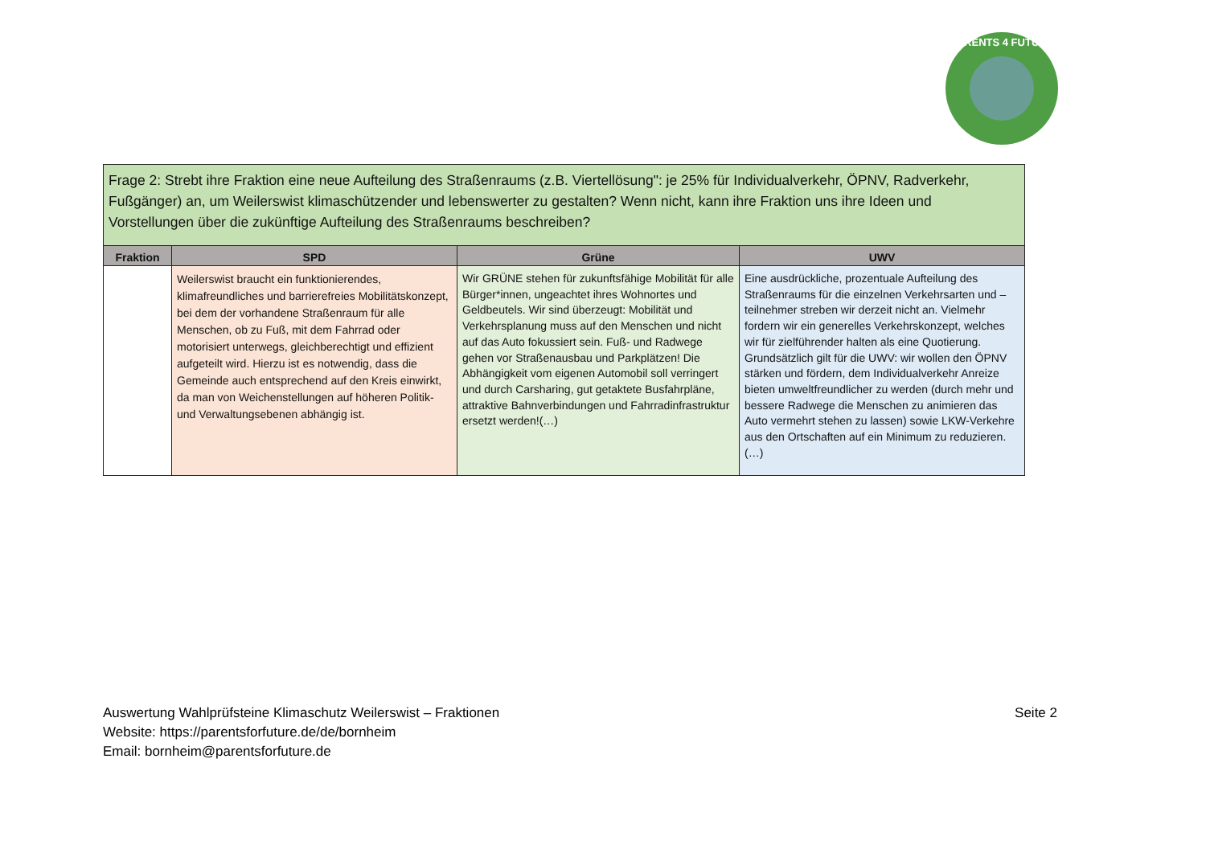PARENTS 4 FUTURE
| Frage 2: Strebt ihre Fraktion eine neue Aufteilung des Straßenraums (z.B. Viertellösung": je 25% für Individualverkehr, ÖPNV, Radverkehr, Fußgänger) an, um Weilerswist klimaschützender und lebenswerter zu gestalten? Wenn nicht, kann ihre Fraktion uns ihre Ideen und Vorstellungen über die zukünftige Aufteilung des Straßenraums beschreiben? | | | |
| --- | --- | --- | --- |
| Fraktion | SPD | Grüne | UWV |
| | Weilerswist braucht ein funktionierendes, klimafreundliches und barrierefreies Mobilitätskonzept, bei dem der vorhandene Straßenraum für alle Menschen, ob zu Fuß, mit dem Fahrrad oder motorisiert unterwegs, gleichberechtigt und effizient aufgeteilt wird. Hierzu ist es notwendig, dass die Gemeinde auch entsprechend auf den Kreis einwirkt, da man von Weichenstellungen auf höheren Politik- und Verwaltungsebenen abhängig ist. | Wir GRÜNE stehen für zukunftsfähige Mobilität für alle Bürger*innen, ungeachtet ihres Wohnortes und Geldbeutels. Wir sind überzeugt: Mobilität und Verkehrsplanung muss auf den Menschen und nicht auf das Auto fokussiert sein. Fuß- und Radwege gehen vor Straßenausbau und Parkplätzen! Die Abhängigkeit vom eigenen Automobil soll verringert und durch Carsharing, gut getaktete Busfahrpläne, attraktive Bahnverbindungen und Fahrradinfrastruktur ersetzt werden!(…) | Eine ausdrückliche, prozentuale Aufteilung des Straßenraums für die einzelnen Verkehrsarten und –teilnehmer streben wir derzeit nicht an. Vielmehr fordern wir ein generelles Verkehrskonzept, welches wir für zielführender halten als eine Quotierung. Grundsätzlich gilt für die UWV: wir wollen den ÖPNV stärken und fördern, dem Individualverkehr Anreize bieten umweltfreundlicher zu werden (durch mehr und bessere Radwege die Menschen zu animieren das Auto vermehrt stehen zu lassen) sowie LKW-Verkehre aus den Ortschaften auf ein Minimum zu reduzieren.(…) |
Seite 2 Auswertung Wahlprüfsteine Klimaschutz Weilerswist – Fraktionen
Website: https://parentsforfuture.de/de/bornheim
Email: bornheim@parentsforfuture.de